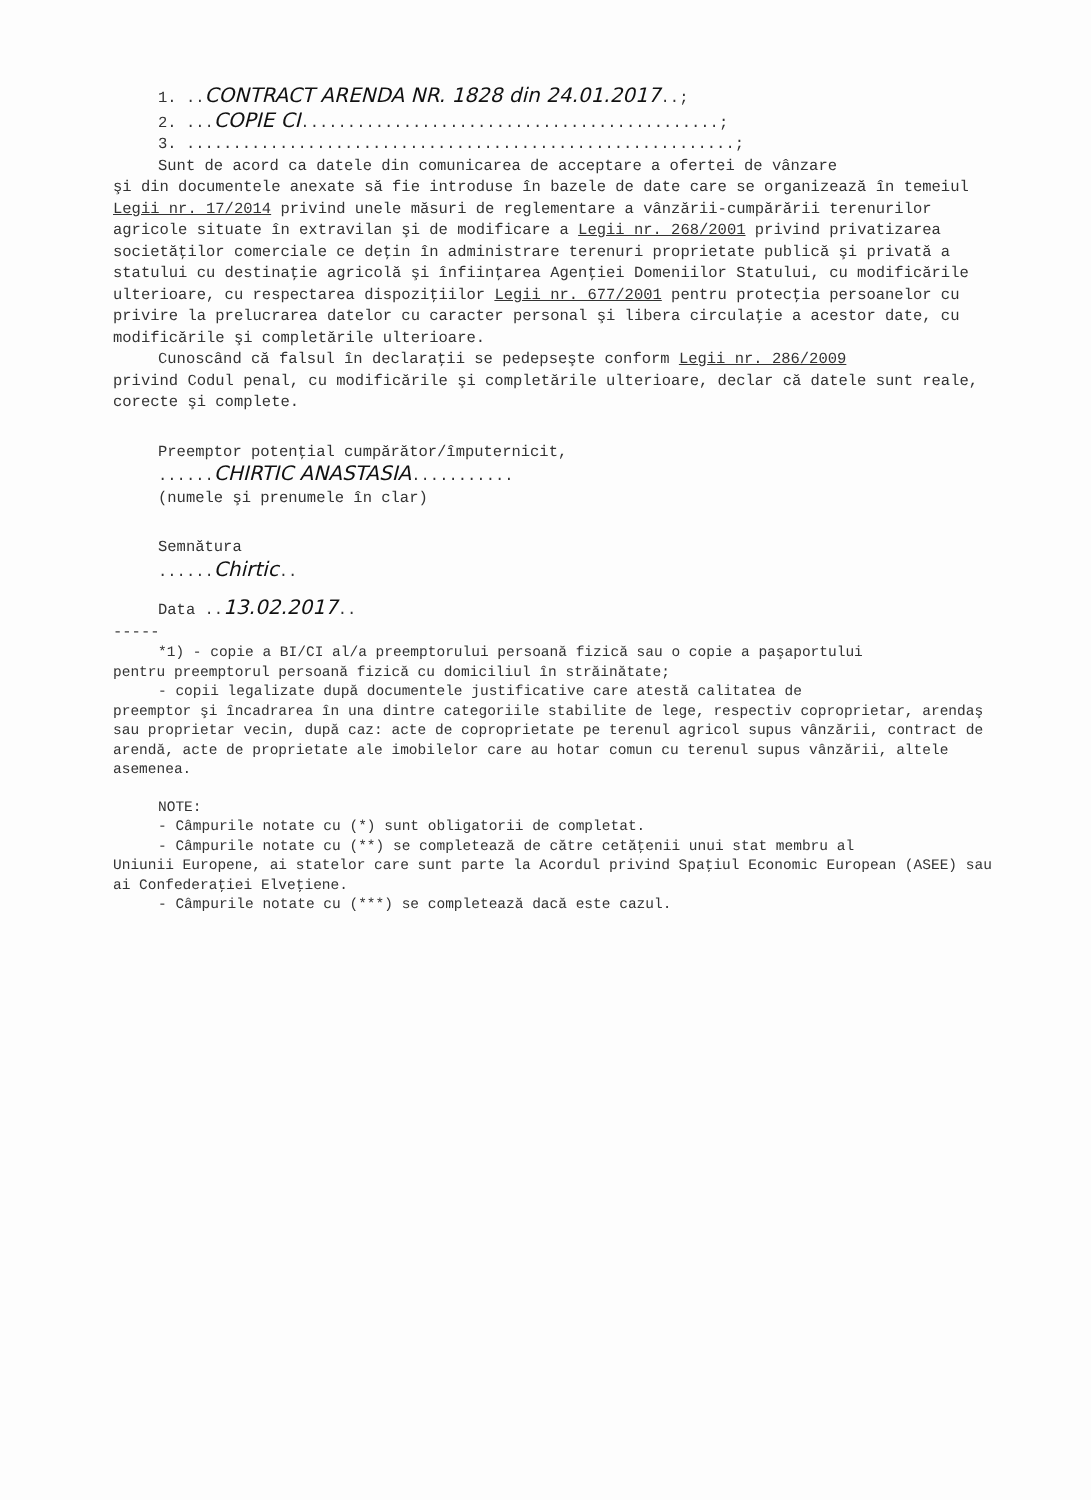1. ..CONTRACT ARENDA NR. 1828 din 24.01.2017..;
2. ...COPIE CI.............................................;
3. ...........................................................;
Sunt de acord ca datele din comunicarea de acceptare a ofertei de vânzare
şi din documentele anexate să fie introduse în bazele de date care se organizează în temeiul Legii nr. 17/2014 privind unele măsuri de reglementare a vânzării-cumpărării terenurilor agricole situate în extravilan şi de modificare a Legii nr. 268/2001 privind privatizarea societăţilor comerciale ce deţin în administrare terenuri proprietate publică şi privată a statului cu destinaţie agricolă şi înfiinţarea Agenţiei Domeniilor Statului, cu modificările ulterioare, cu respectarea dispoziţiilor Legii nr. 677/2001 pentru protecţia persoanelor cu privire la prelucrarea datelor cu caracter personal şi libera circulaţie a acestor date, cu modificările şi completările ulterioare.
Cunoscând că falsul în declaraţii se pedepseşte conform Legii nr. 286/2009
privind Codul penal, cu modificările şi completările ulterioare, declar că datele sunt reale, corecte şi complete.
Preemptor potenţial cumpărător/împuternicit,
......CHIRTIC ANASTASIA...........
(numele şi prenumele în clar)
Semnătura
......Chirtic..
Data ..13.02.2017..
-----
*1) - copie a BI/CI al/a preemptorului persoană fizică sau o copie a paşaportului
pentru preemptorul persoană fizică cu domiciliul în străinătate;
- copii legalizate după documentele justificative care atestă calitatea de
preemptor şi încadrarea în una dintre categoriile stabilite de lege, respectiv coproprietar, arendaş sau proprietar vecin, după caz: acte de coproprietate pe terenul agricol supus vânzării, contract de arendă, acte de proprietate ale imobilelor care au hotar comun cu terenul supus vânzării, altele asemenea.
NOTE:
- Câmpurile notate cu (*) sunt obligatorii de completat.
- Câmpurile notate cu (**) se completează de către cetăţenii unui stat membru al
Uniunii Europene, ai statelor care sunt parte la Acordul privind Spaţiul Economic European (ASEE) sau ai Confederaţiei Elveţiene.
- Câmpurile notate cu (***) se completează dacă este cazul.